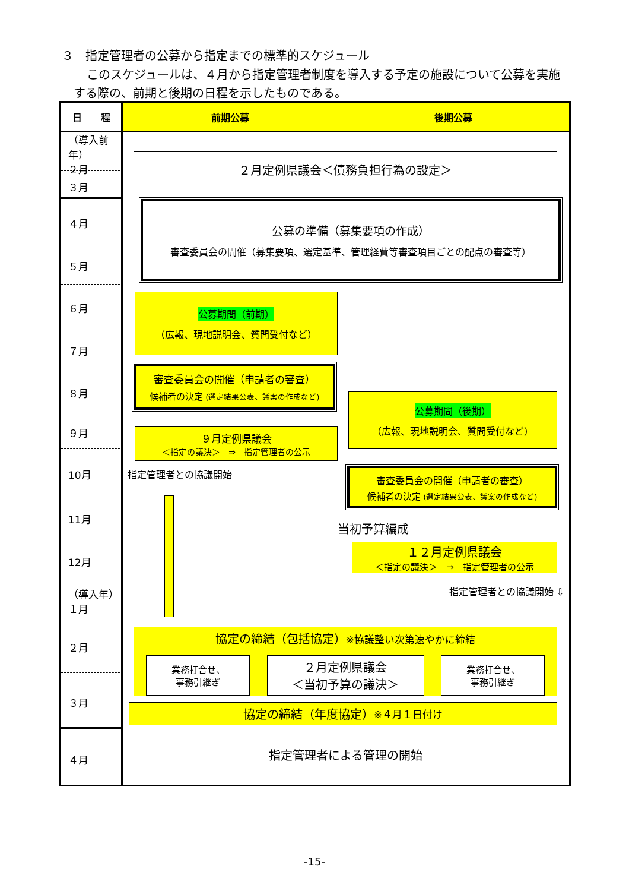３　指定管理者の公募から指定までの標準的スケジュール
このスケジュールは、４月から指定管理者制度を導入する予定の施設について公募を実施する際の、前期と後期の日程を示したものである。
日　　程
前期公募
後期公募
（導入前年）
２月
３月
４月
５月
６月
７月
８月
９月
10月
11月
12月
（導入年）
１月
２月
３月
４月
２月定例県議会＜債務負担行為の設定＞
公募の準備（募集要項の作成）
審査委員会の開催（募集要項、選定基準、管理経費等審査項目ごとの配点の審査等）
公募期間（前期）
（広報、現地説明会、質問受付など）
審査委員会の開催（申請者の審査）
候補者の決定 (選定結果公表、議案の作成など)
９月定例県議会
＜指定の議決＞　⇒　指定管理者の公示
公募期間（後期）
（広報、現地説明会、質問受付など）
指定管理者との協議開始
審査委員会の開催（申請者の審査）
候補者の決定 (選定結果公表、議案の作成など)
当初予算編成
１２月定例県議会
＜指定の議決＞　⇒　指定管理者の公示
指定管理者との協議開始 ⇩
協定の締結（包括協定）※協議整い次第速やかに締結
業務打合せ、
事務引継ぎ
２月定例県議会
＜当初予算の議決＞
業務打合せ、
事務引継ぎ
協定の締結（年度協定） ※４月１日付け
指定管理者による管理の開始
-15-